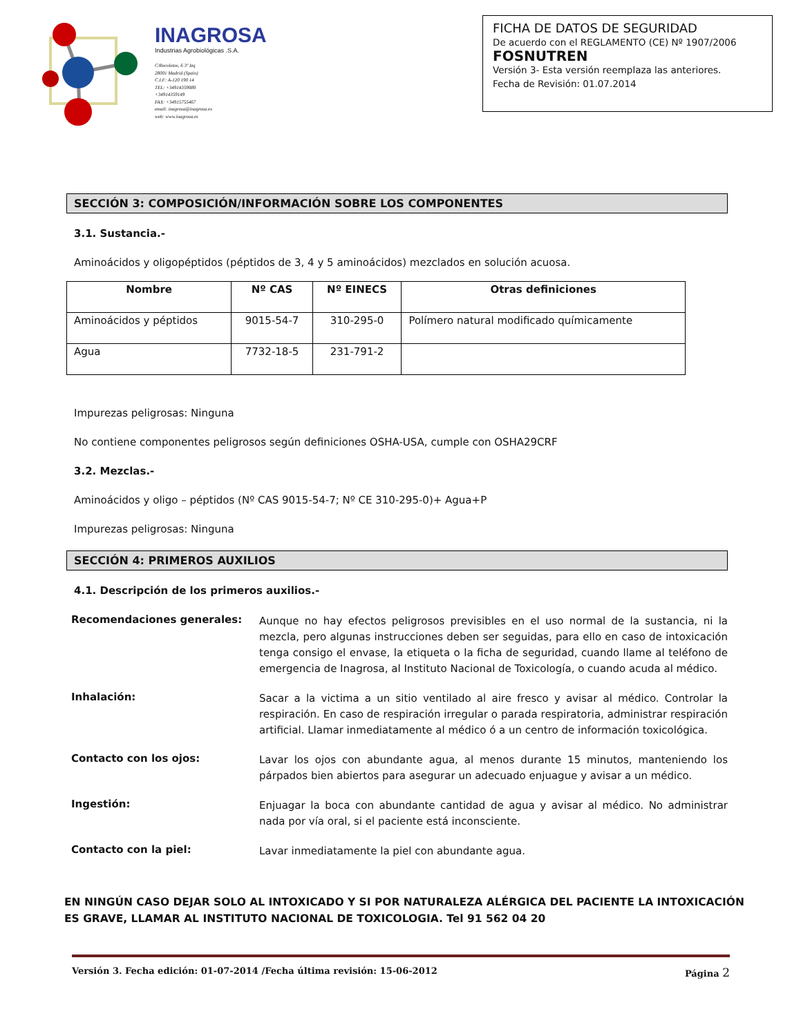INAGROSA
Industrias Agrobiológicas .S.A.
C/Recoletos, 6 3º Izq
28001 Madrid (Spain)
C.I.F: A-120 190 14
TEL: +34914359080
+34914359149
FAX: +34915755467
email: inagrosa@inagrosa.es
web: www.inagrosa.es
FICHA DE DATOS DE SEGURIDAD
De acuerdo con el REGLAMENTO (CE) Nº 1907/2006
FOSNUTREN
Versión 3- Esta versión reemplaza las anteriores.
Fecha de Revisión: 01.07.2014
SECCIÓN 3: COMPOSICIÓN/INFORMACIÓN SOBRE LOS COMPONENTES
3.1. Sustancia.-
Aminoácidos y oligopéptidos (péptidos de 3, 4 y 5 aminoácidos) mezclados en solución acuosa.
| Nombre | Nº CAS | Nº EINECS | Otras definiciones |
| --- | --- | --- | --- |
| Aminoácidos y péptidos | 9015-54-7 | 310-295-0 | Polímero natural modificado químicamente |
| Agua | 7732-18-5 | 231-791-2 | |
Impurezas peligrosas: Ninguna
No contiene componentes peligrosos según definiciones OSHA-USA, cumple con OSHA29CRF
3.2. Mezclas.-
Aminoácidos y oligo – péptidos (Nº CAS 9015-54-7; Nº CE 310-295-0)+ Agua+P
Impurezas peligrosas: Ninguna
SECCIÓN 4: PRIMEROS AUXILIOS
4.1. Descripción de los primeros auxilios.-
Recomendaciones generales:
Aunque no hay efectos peligrosos previsibles en el uso normal de la sustancia, ni la mezcla, pero algunas instrucciones deben ser seguidas, para ello en caso de intoxicación tenga consigo el envase, la etiqueta o la ficha de seguridad, cuando llame al teléfono de emergencia de Inagrosa, al Instituto Nacional de Toxicología, o cuando acuda al médico.
Inhalación:
Sacar a la victima a un sitio ventilado al aire fresco y avisar al médico. Controlar la respiración. En caso de respiración irregular o parada respiratoria, administrar respiración artificial. Llamar inmediatamente al médico ó a un centro de información toxicológica.
Contacto con los ojos:
Lavar los ojos con abundante agua, al menos durante 15 minutos, manteniendo los párpados bien abiertos para asegurar un adecuado enjuague y avisar a un médico.
Ingestión:
Enjuagar la boca con abundante cantidad de agua y avisar al médico. No administrar nada por vía oral, si el paciente está inconsciente.
Contacto con la piel:
Lavar inmediatamente la piel con abundante agua.
EN NINGÚN CASO DEJAR SOLO AL INTOXICADO Y SI POR NATURALEZA ALÉRGICA DEL PACIENTE LA INTOXICACIÓN
ES GRAVE, LLAMAR AL INSTITUTO NACIONAL DE TOXICOLOGIA. Tel 91 562 04 20
Versión 3. Fecha edición: 01-07-2014 /Fecha última revisión: 15-06-2012 Página 2